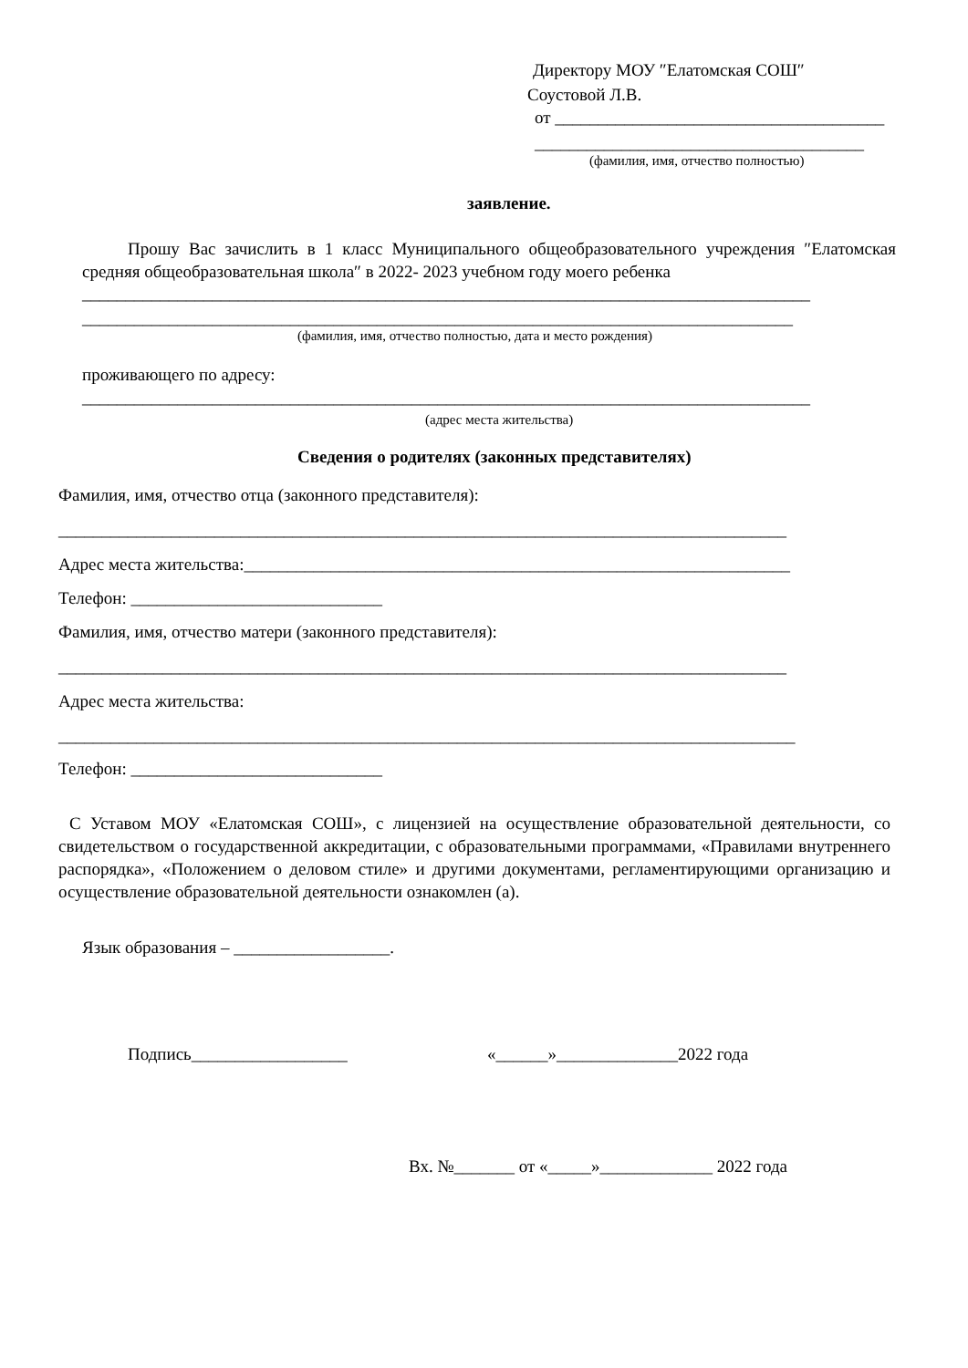Директору МОУ ″Елатомская СОШ″
Соустовой Л.В.
от ______________________________________
______________________________________
(фамилия, имя, отчество полностью)
заявление.
Прошу Вас зачислить в 1 класс Муниципального общеобразовательного учреждения ″Елатомская средняя общеобразовательная школа″ в 2022- 2023 учебном году моего ребенка
____________________________________________________________________________________
__________________________________________________________________________________
(фамилия, имя, отчество полностью, дата и место рождения)
проживающего по адресу:
____________________________________________________________________________________
(адрес места жительства)
Сведения о родителях (законных представителях)
Фамилия, имя, отчество отца (законного представителя):
____________________________________________________________________________________
Адрес места жительства:_______________________________________________________________
Телефон: _____________________________
Фамилия, имя, отчество матери (законного представителя):
____________________________________________________________________________________
Адрес места жительства:
_____________________________________________________________________________________
Телефон: _____________________________
С Уставом МОУ «Елатомская СОШ», с лицензией на осуществление образовательной деятельности, со свидетельством о государственной аккредитации, с образовательными программами, «Правилами внутреннего распорядка», «Положением о деловом стиле» и другими документами, регламентирующими организацию и осуществление образовательной деятельности ознакомлен (а).
Язык образования – __________________.
Подпись__________________ «______»______________2022 года
Вх. №_______ от «_____»_____________ 2022 года